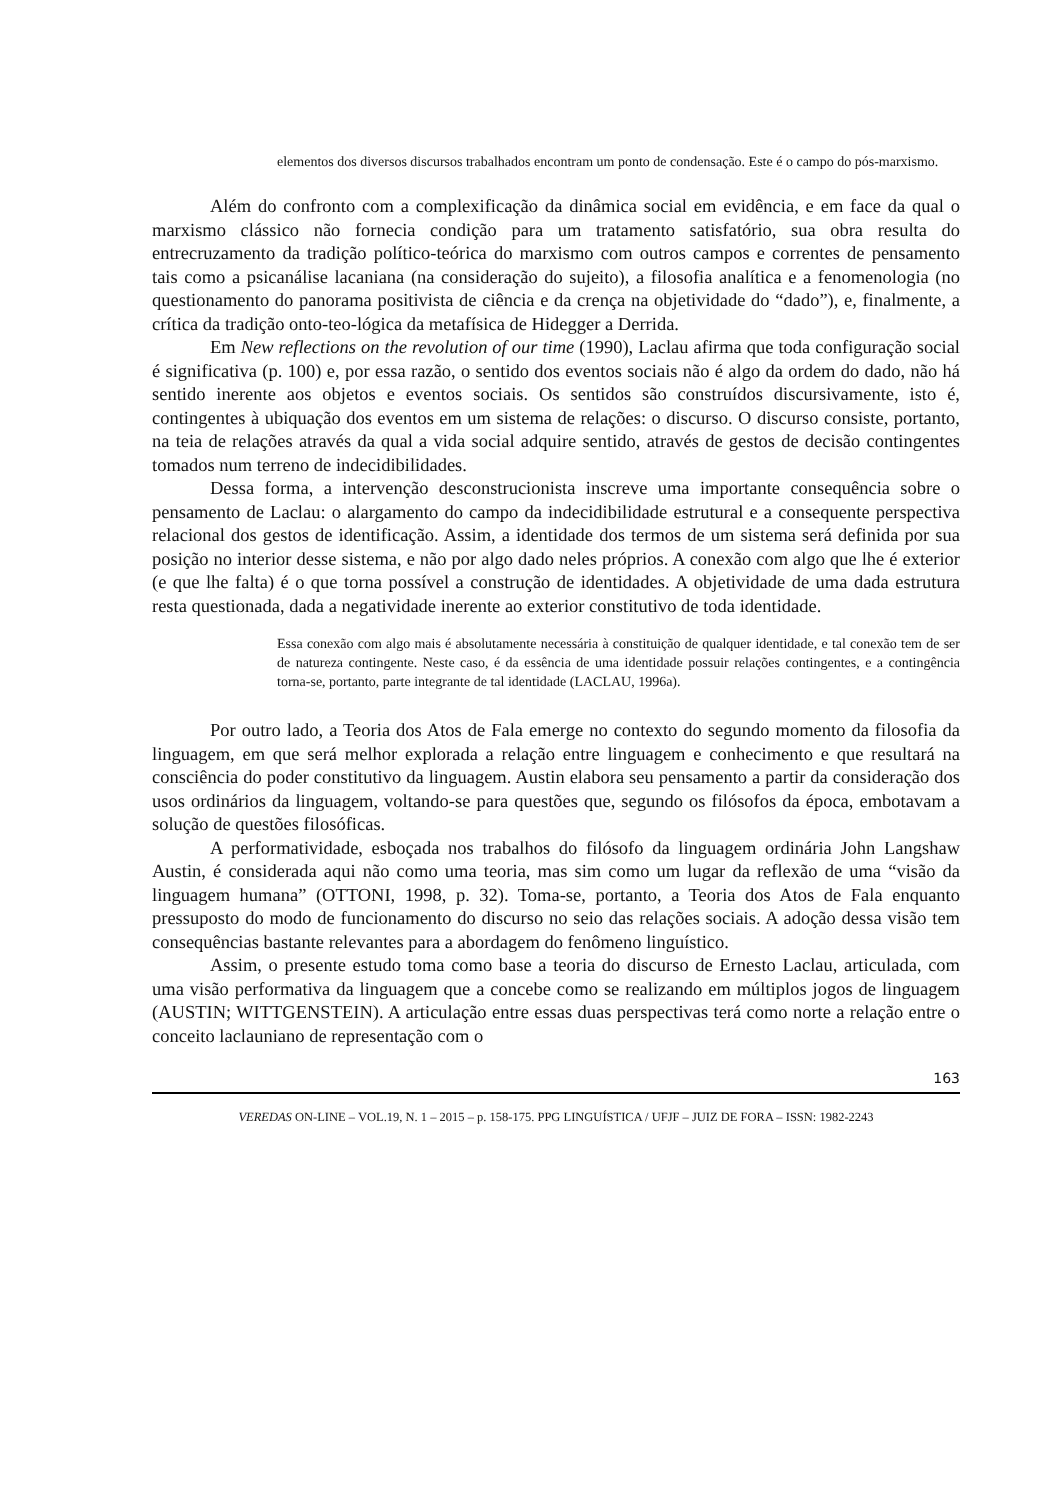elementos dos diversos discursos trabalhados encontram um ponto de condensação. Este é o campo do pós-marxismo.
Além do confronto com a complexificação da dinâmica social em evidência, e em face da qual o marxismo clássico não fornecia condição para um tratamento satisfatório, sua obra resulta do entrecruzamento da tradição político-teórica do marxismo com outros campos e correntes de pensamento tais como a psicanálise lacaniana (na consideração do sujeito), a filosofia analítica e a fenomenologia (no questionamento do panorama positivista de ciência e da crença na objetividade do “dado”), e, finalmente, a crítica da tradição onto-teo-lógica da metafísica de Hidegger a Derrida.
Em New reflections on the revolution of our time (1990), Laclau afirma que toda configuração social é significativa (p. 100) e, por essa razão, o sentido dos eventos sociais não é algo da ordem do dado, não há sentido inerente aos objetos e eventos sociais. Os sentidos são construídos discursivamente, isto é, contingentes à ubiquação dos eventos em um sistema de relações: o discurso. O discurso consiste, portanto, na teia de relações através da qual a vida social adquire sentido, através de gestos de decisão contingentes tomados num terreno de indecidibilidades.
Dessa forma, a intervenção desconstrucionista inscreve uma importante consequência sobre o pensamento de Laclau: o alargamento do campo da indecidibilidade estrutural e a consequente perspectiva relacional dos gestos de identificação. Assim, a identidade dos termos de um sistema será definida por sua posição no interior desse sistema, e não por algo dado neles próprios. A conexão com algo que lhe é exterior (e que lhe falta) é o que torna possível a construção de identidades. A objetividade de uma dada estrutura resta questionada, dada a negatividade inerente ao exterior constitutivo de toda identidade.
Essa conexão com algo mais é absolutamente necessária à constituição de qualquer identidade, e tal conexão tem de ser de natureza contingente. Neste caso, é da essência de uma identidade possuir relações contingentes, e a contingência torna-se, portanto, parte integrante de tal identidade (LACLAU, 1996a).
Por outro lado, a Teoria dos Atos de Fala emerge no contexto do segundo momento da filosofia da linguagem, em que será melhor explorada a relação entre linguagem e conhecimento e que resultará na consciência do poder constitutivo da linguagem. Austin elabora seu pensamento a partir da consideração dos usos ordinários da linguagem, voltando-se para questões que, segundo os filósofos da época, embotavam a solução de questões filosóficas.
A performatividade, esboçada nos trabalhos do filósofo da linguagem ordinária John Langshaw Austin, é considerada aqui não como uma teoria, mas sim como um lugar da reflexão de uma “visão da linguagem humana” (OTTONI, 1998, p. 32). Toma-se, portanto, a Teoria dos Atos de Fala enquanto pressuposto do modo de funcionamento do discurso no seio das relações sociais. A adoção dessa visão tem consequências bastante relevantes para a abordagem do fenômeno linguístico.
Assim, o presente estudo toma como base a teoria do discurso de Ernesto Laclau, articulada, com uma visão performativa da linguagem que a concebe como se realizando em múltiplos jogos de linguagem (AUSTIN; WITTGENSTEIN). A articulação entre essas duas perspectivas terá como norte a relação entre o conceito laclauniano de representação com o
163
VEREDAS ON-LINE – VOL.19, N. 1 – 2015 – p. 158-175. PPG LINGUÍSTICA / UFJF – JUIZ DE FORA – ISSN: 1982-2243